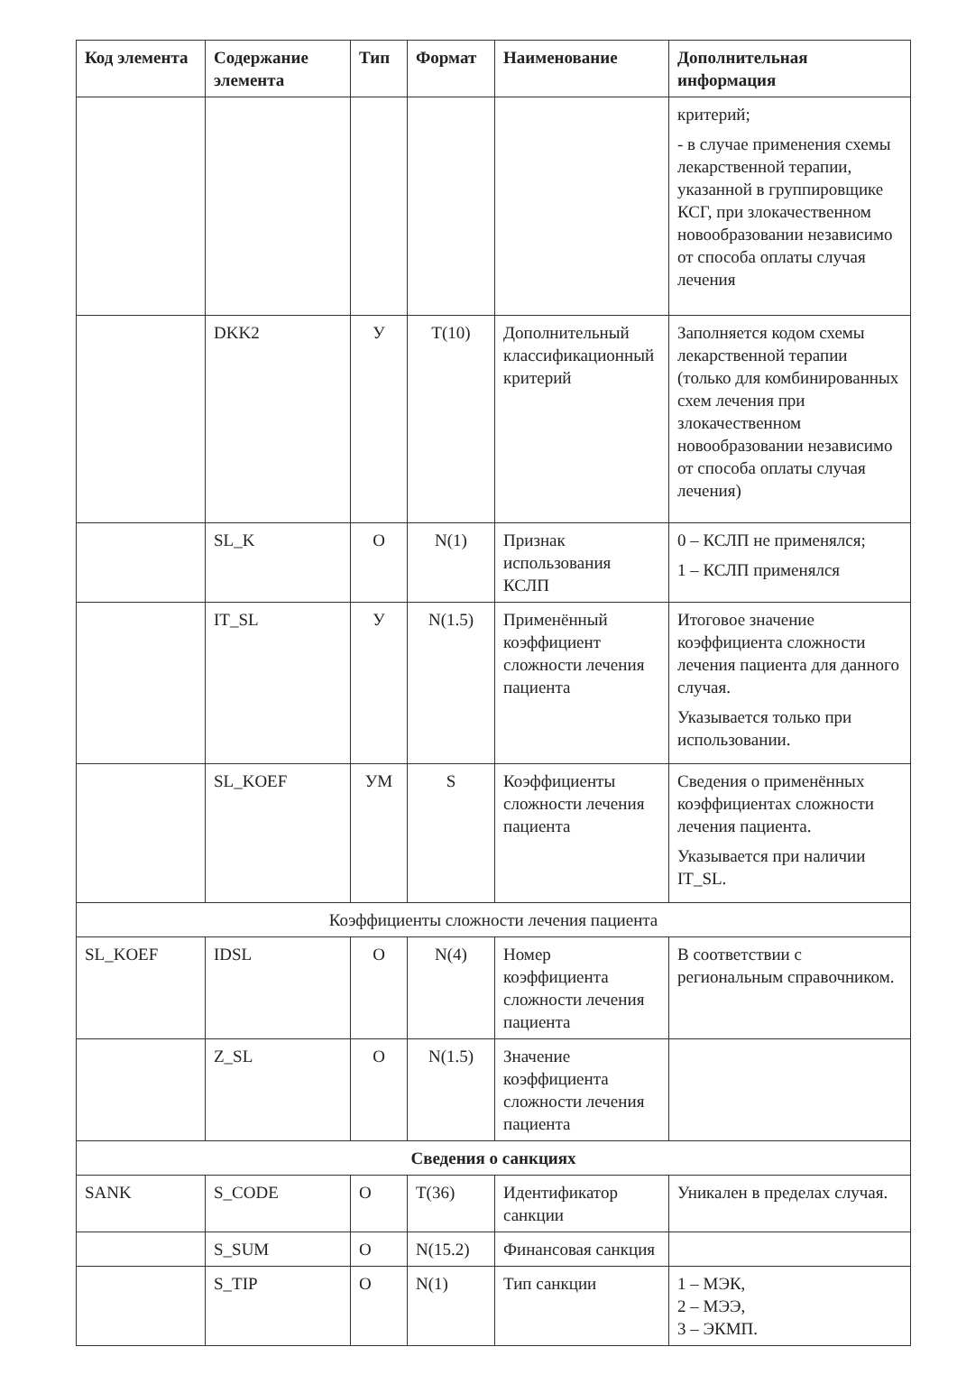| Код элемента | Содержание элемента | Тип | Формат | Наименование | Дополнительная информация |
| --- | --- | --- | --- | --- | --- |
| | | | | | критерий; - в случае применения схемы лекарственной терапии, указанной в группировщике КСГ, при злокачественном новообразовании независимо от способа оплаты случая лечения |
| | DKK2 | У | T(10) | Дополнительный классификационный критерий | Заполняется кодом схемы лекарственной терапии (только для комбинированных схем лечения при злокачественном новообразовании независимо от способа оплаты случая лечения) |
| | SL_K | О | N(1) | Признак использования КСЛП | 0 – КСЛП не применялся; 1 – КСЛП применялся |
| | IT_SL | У | N(1.5) | Применённый коэффициент сложности лечения пациента | Итоговое значение коэффициента сложности лечения пациента для данного случая. Указывается только при использовании. |
| | SL_KOEF | УМ | S | Коэффициенты сложности лечения пациента | Сведения о применённых коэффициентах сложности лечения пациента. Указывается при наличии IT_SL. |
| Коэффициенты сложности лечения пациента | | | | | |
| SL_KOEF | IDSL | О | N(4) | Номер коэффициента сложности лечения пациента | В соответствии с региональным справочником. |
| | Z_SL | О | N(1.5) | Значение коэффициента сложности лечения пациента | |
| Сведения о санкциях | | | | | |
| SANK | S_CODE | О | T(36) | Идентификатор санкции | Уникален в пределах случая. |
| | S_SUM | О | N(15.2) | Финансовая санкция | |
| | S_TIP | О | N(1) | Тип санкции | 1 – МЭК, 2 – МЭЭ, 3 – ЭКМП. |